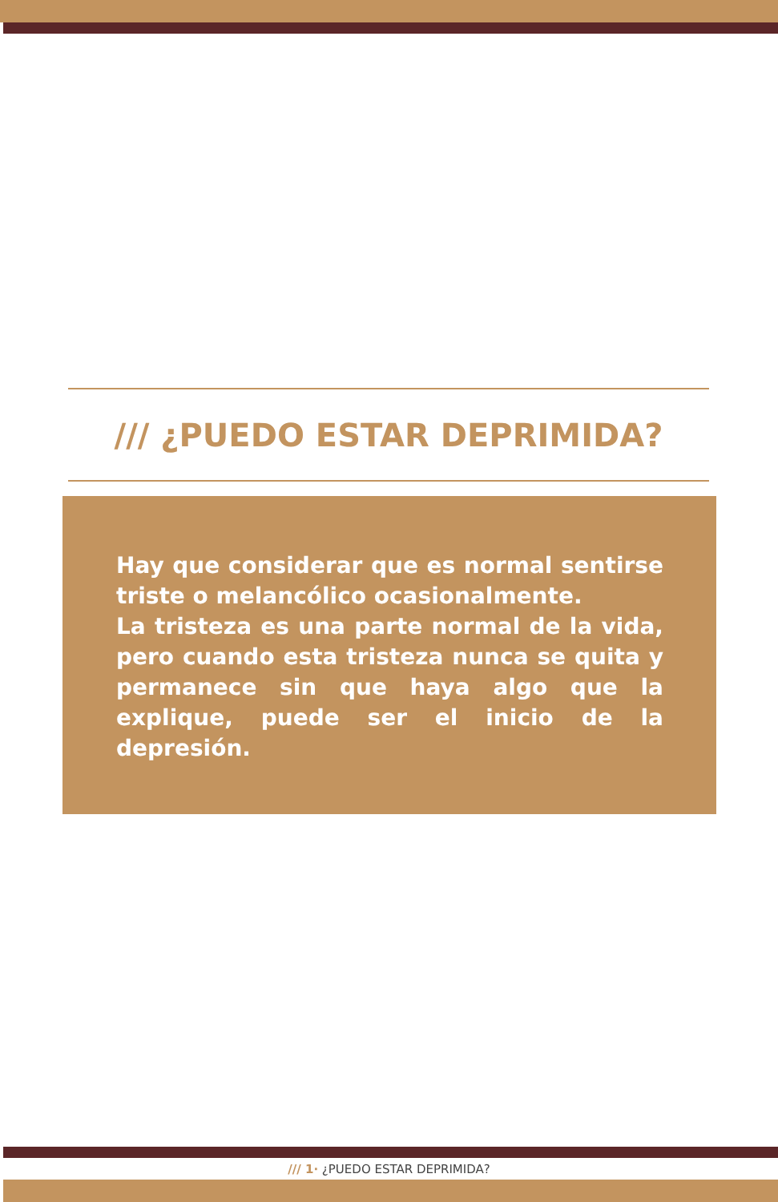/// ¿PUEDO ESTAR DEPRIMIDA?
Hay que considerar que es normal sentirse triste o melancólico ocasionalmente.
La tristeza es una parte normal de la vida, pero cuando esta tristeza nunca se quita y permanece sin que haya algo que la explique, puede ser el inicio de la depresión.
/// 1· ¿PUEDO ESTAR DEPRIMIDA?